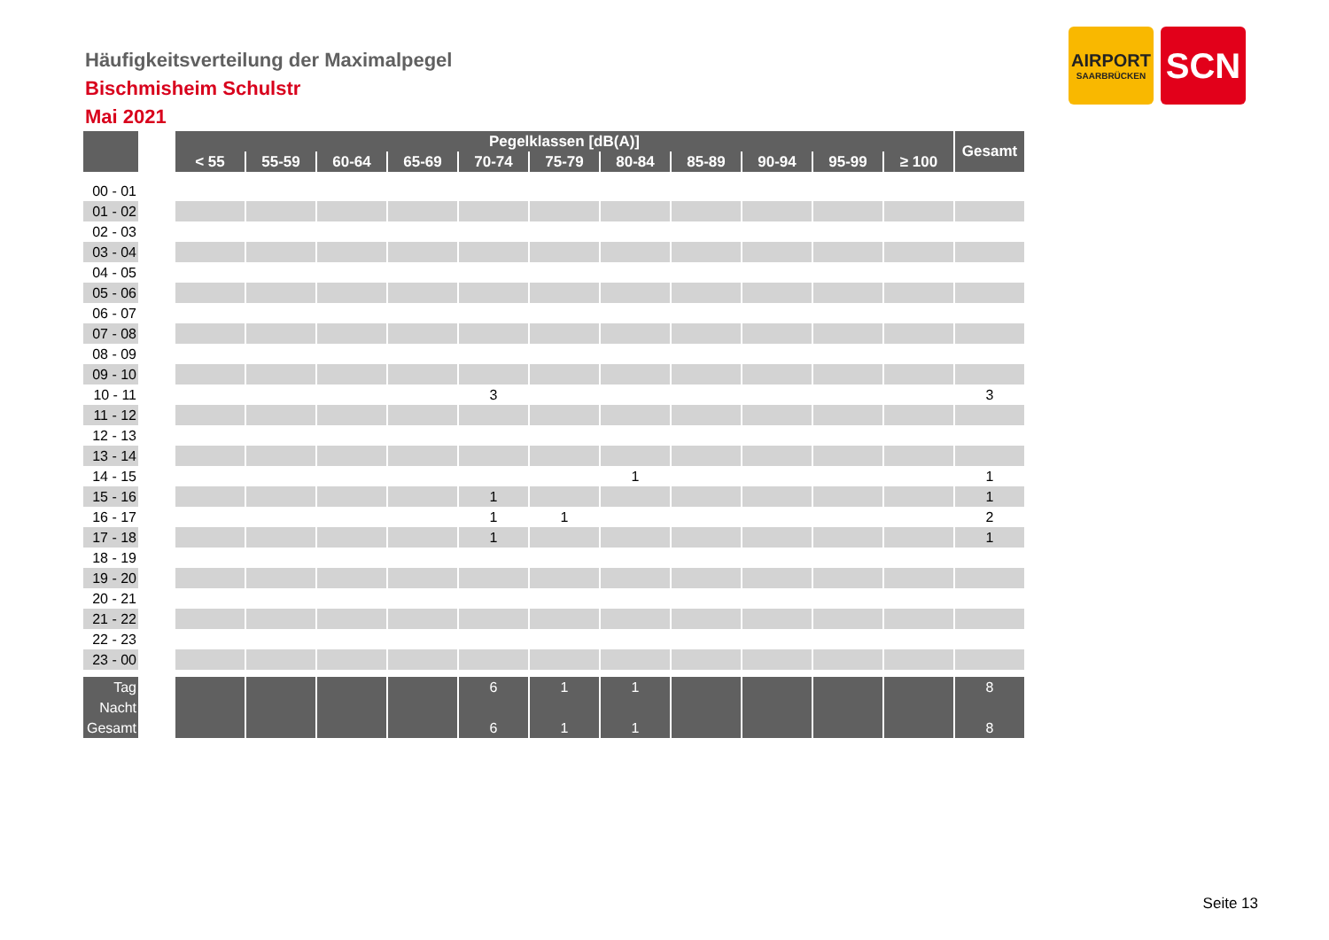Häufigkeitsverteilung der Maximalpegel
Bischmisheim Schulstr
Mai 2021
AIRPORT
SAARBRÜCKEN
SCN
| | | Pegelklassen [dB(A)] | | | | | | | | | | | Gesamt |
| | | < 55 | 55-59 | 60-64 | 65-69 | 70-74 | 75-79 | 80-84 | 85-89 | 90-94 | 95-99 | ≥ 100 | |
| 00 - 01 | | | | | | | | | | | | | |
| 01 - 02 | | | | | | | | | | | | | |
| 02 - 03 | | | | | | | | | | | | | |
| 03 - 04 | | | | | | | | | | | | | |
| 04 - 05 | | | | | | | | | | | | | |
| 05 - 06 | | | | | | | | | | | | | |
| 06 - 07 | | | | | | | | | | | | | |
| 07 - 08 | | | | | | | | | | | | | |
| 08 - 09 | | | | | | | | | | | | | |
| 09 - 10 | | | | | | | | | | | | | |
| 10 - 11 | | | | | | 3 | | | | | | | 3 |
| 11 - 12 | | | | | | | | | | | | | |
| 12 - 13 | | | | | | | | | | | | | |
| 13 - 14 | | | | | | | | | | | | | |
| 14 - 15 | | | | | | | | 1 | | | | | 1 |
| 15 - 16 | | | | | | 1 | | | | | | | 1 |
| 16 - 17 | | | | | | 1 | 1 | | | | | | 2 |
| 17 - 18 | | | | | | 1 | | | | | | | 1 |
| 18 - 19 | | | | | | | | | | | | | |
| 19 - 20 | | | | | | | | | | | | | |
| 20 - 21 | | | | | | | | | | | | | |
| 21 - 22 | | | | | | | | | | | | | |
| 22 - 23 | | | | | | | | | | | | | |
| 23 - 00 | | | | | | | | | | | | | |
| Tag | | | | | | 6 | 1 | 1 | | | | | 8 |
| Nacht | | | | | | | | | | | | | |
| Gesamt | | | | | | 6 | 1 | 1 | | | | | 8 |
Seite 13